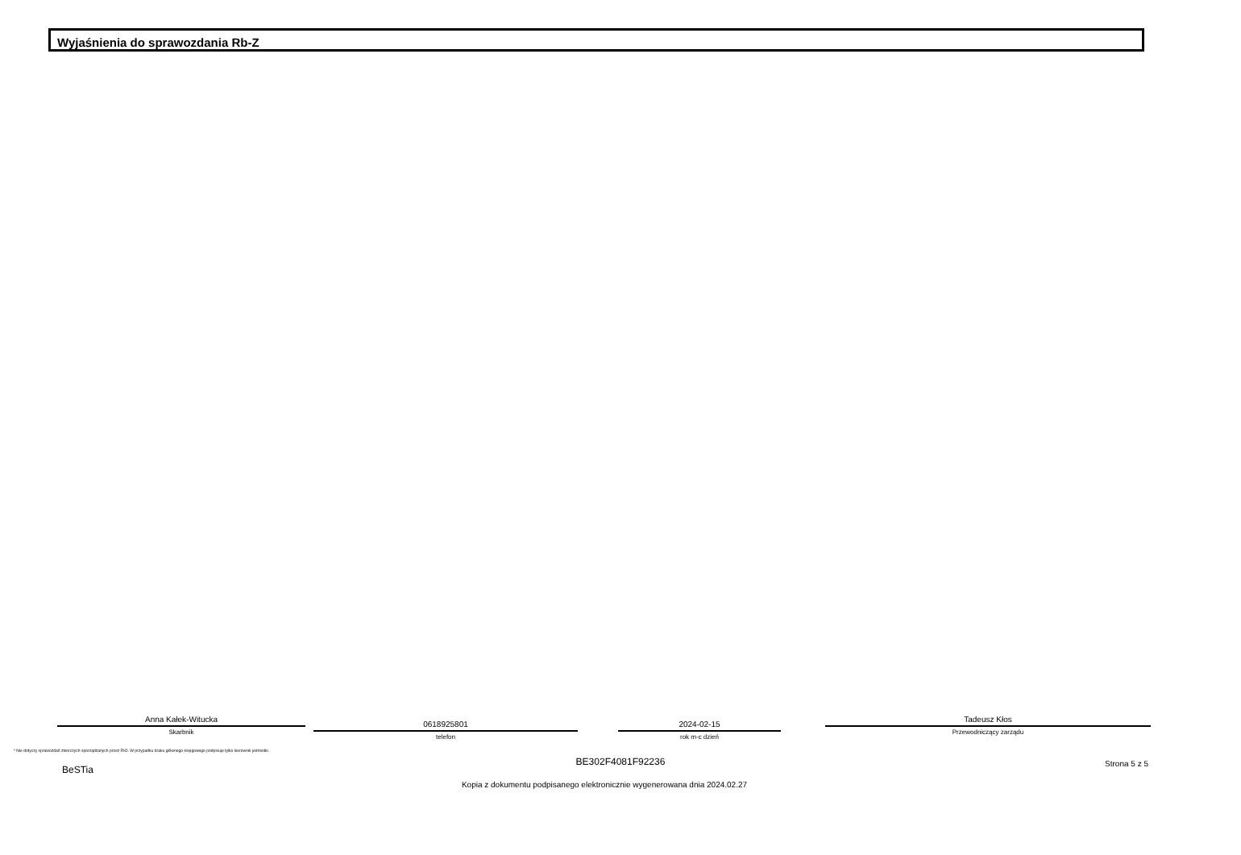Wyjaśnienia do sprawozdania Rb-Z
Anna Kałek-Witucka
Skarbnik
0618925801
telefon
2024-02-15
rok m-c dzień
Tadeusz Kłos
Przewodniczący zarządu
* Nie dotyczy sprawozdań zbiorczych sporządzanych przez RIO. W przypadku braku głównego księgowego podpisuje tylko kierownik jednostki.
BE302F4081F92236
BeSTia
Strona 5 z 5
Kopia z dokumentu podpisanego elektronicznie wygenerowana dnia 2024.02.27